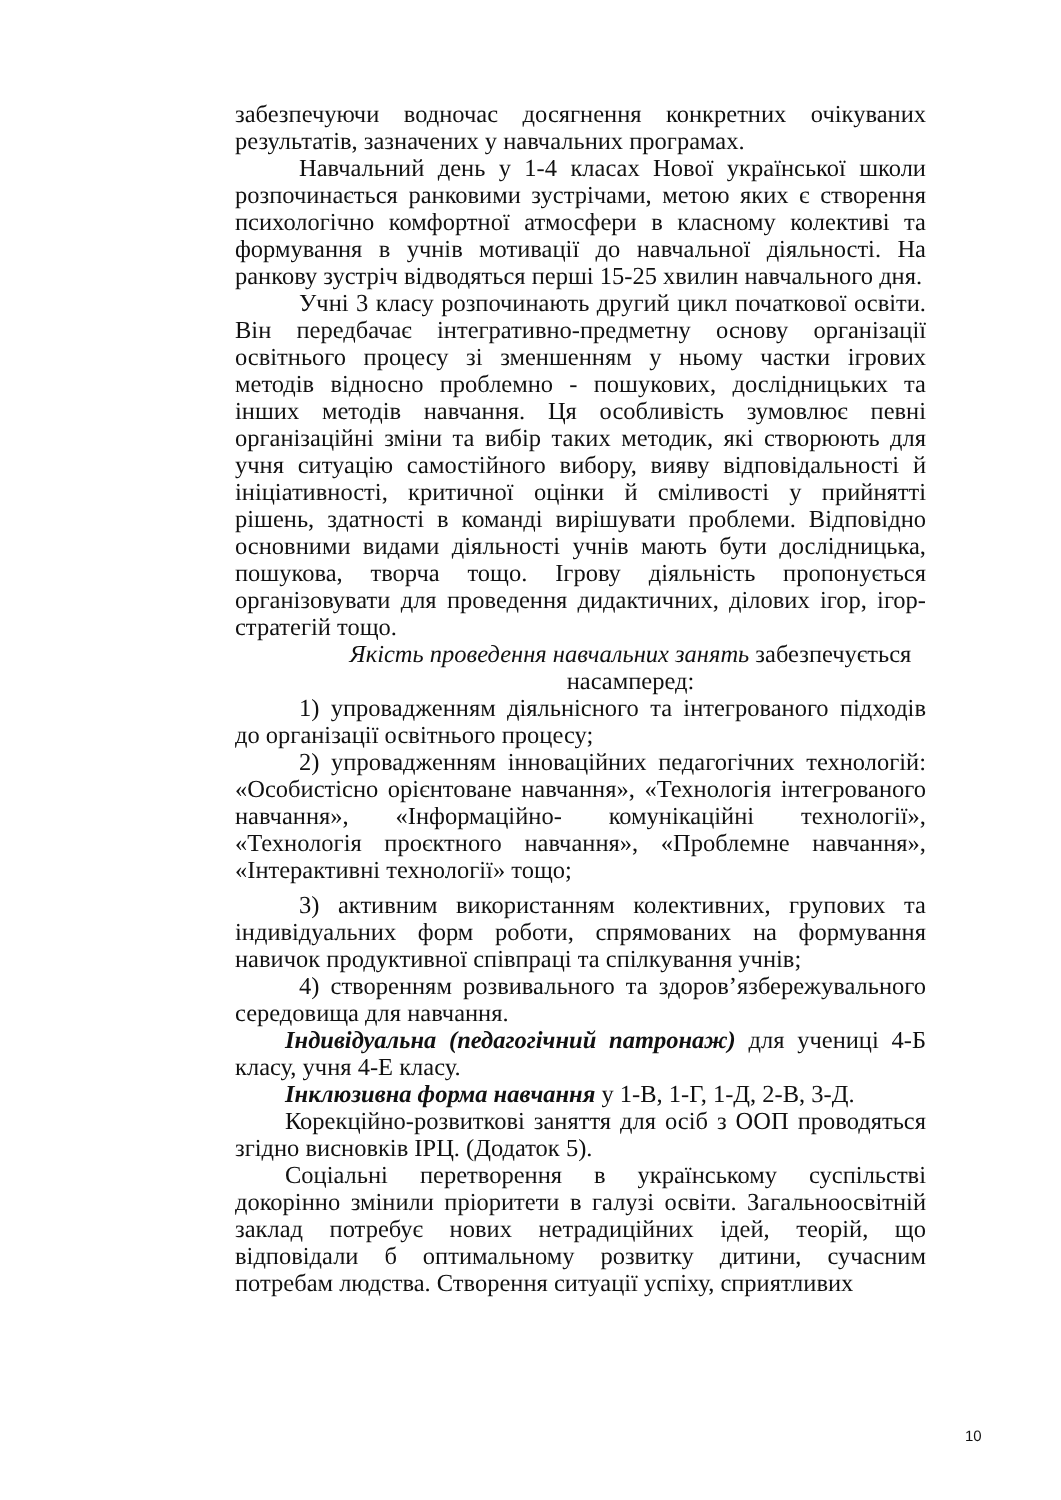забезпечуючи водночас досягнення конкретних очікуваних результатів, зазначених у навчальних програмах.
Навчальний день у 1-4 класах Нової української школи розпочинається ранковими зустрічами, метою яких є створення психологічно комфортної атмосфери в класному колективі та формування в учнів мотивації до навчальної діяльності. На ранкову зустріч відводяться перші 15-25 хвилин навчального дня.
Учні 3 класу розпочинають другий цикл початкової освіти. Він передбачає інтегративно-предметну основу організації освітнього процесу зі зменшенням у ньому частки ігрових методів відносно проблемно - пошукових, дослідницьких та інших методів навчання. Ця особливість зумовлює певні організаційні зміни та вибір таких методик, які створюють для учня ситуацію самостійного вибору, вияву відповідальності й ініціативності, критичної оцінки й сміливості у прийнятті рішень, здатності в команді вирішувати проблеми. Відповідно основними видами діяльності учнів мають бути дослідницька, пошукова, творча тощо. Ігрову діяльність пропонується організовувати для проведення дидактичних, ділових ігор, ігор-стратегій тощо.
Якість проведення навчальних занять забезпечується насамперед:
1) упровадженням діяльнісного та інтегрованого підходів до організації освітнього процесу;
2) упровадженням інноваційних педагогічних технологій: «Особистісно орієнтоване навчання», «Технологія інтегрованого навчання», «Інформаційно- комунікаційні технології», «Технологія проєктного навчання», «Проблемне навчання», «Інтерактивні технології» тощо;
3) активним використанням колективних, групових та індивідуальних форм роботи, спрямованих на формування навичок продуктивної співпраці та спілкування учнів;
4) створенням розвивального та здоров’язбережувального середовища для навчання.
Індивідуальна (педагогічний патронаж) для учениці 4-Б класу, учня 4-Е класу.
Інклюзивна форма навчання у 1-В, 1-Г, 1-Д, 2-В, 3-Д.
Корекційно-розвиткові заняття для осіб з ООП проводяться згідно висновків ІРЦ. (Додаток 5).
Соціальні перетворення в українському суспільстві докорінно змінили пріоритети в галузі освіти. Загальноосвітній заклад потребує нових нетрадиційних ідей, теорій, що відповідали б оптимальному розвитку дитини, сучасним потребам людства. Створення ситуації успіху, сприятливих
10